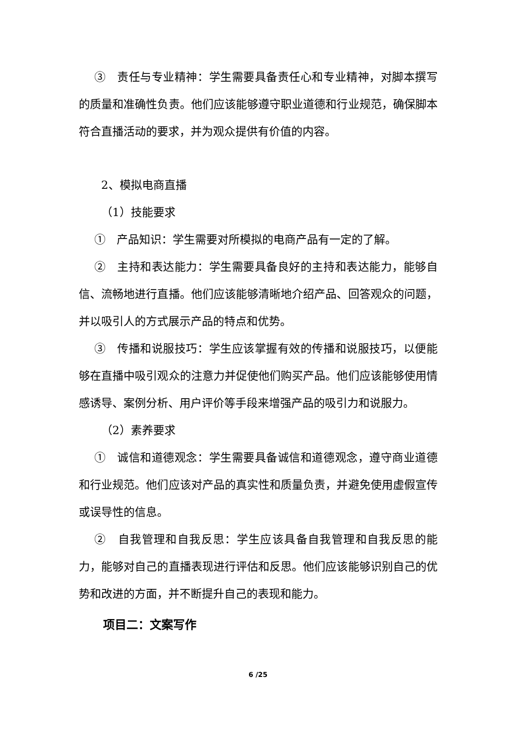③　责任与专业精神：学生需要具备责任心和专业精神，对脚本撰写的质量和准确性负责。他们应该能够遵守职业道德和行业规范，确保脚本符合直播活动的要求，并为观众提供有价值的内容。
2、模拟电商直播
（1）技能要求
①　产品知识：学生需要对所模拟的电商产品有一定的了解。
②　主持和表达能力：学生需要具备良好的主持和表达能力，能够自信、流畅地进行直播。他们应该能够清晰地介绍产品、回答观众的问题，并以吸引人的方式展示产品的特点和优势。
③　传播和说服技巧：学生应该掌握有效的传播和说服技巧，以便能够在直播中吸引观众的注意力并促使他们购买产品。他们应该能够使用情感诱导、案例分析、用户评价等手段来增强产品的吸引力和说服力。
（2）素养要求
①　诚信和道德观念：学生需要具备诚信和道德观念，遵守商业道德和行业规范。他们应该对产品的真实性和质量负责，并避免使用虚假宣传或误导性的信息。
②　自我管理和自我反思：学生应该具备自我管理和自我反思的能力，能够对自己的直播表现进行评估和反思。他们应该能够识别自己的优势和改进的方面，并不断提升自己的表现和能力。
项目二：文案写作
6 /25